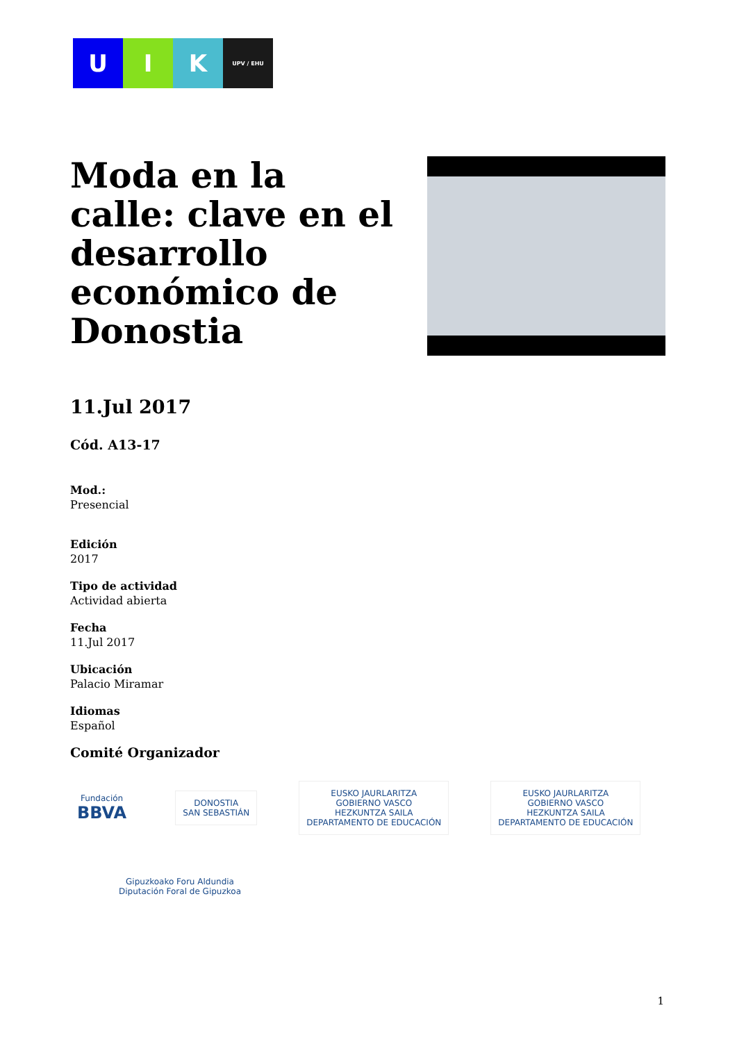U I K
UPV / EHU
Moda en la calle: clave en el desarrollo económico de Donostia
11.Jul 2017
Cód. A13-17
Mod.:
Presencial
Edición
2017
Tipo de actividad
Actividad abierta
Fecha
11.Jul 2017
Ubicación
Palacio Miramar
Idiomas
Español
Comité Organizador
Fundación
BBVA
DONOSTIA
SAN SEBASTIÁN
EUSKO JAURLARITZA
GOBIERNO VASCO
HEZKUNTZA SAILA
DEPARTAMENTO DE EDUCACIÓN
EUSKO JAURLARITZA
GOBIERNO VASCO
HEZKUNTZA SAILA
DEPARTAMENTO DE EDUCACIÓN
Gipuzkoako Foru Aldundia
Diputación Foral de Gipuzkoa
1